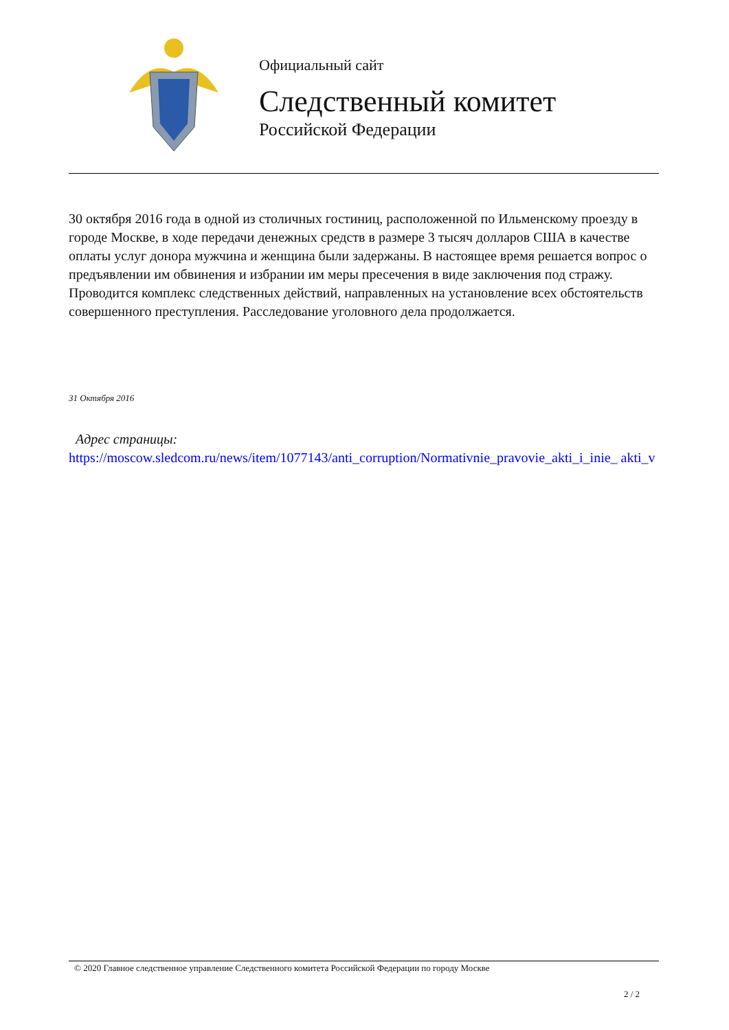Официальный сайт
Следственный комитет
Российской Федерации
30 октября 2016 года в одной из столичных гостиниц, расположенной по Ильменскому проезду в городе Москве, в ходе передачи денежных средств в размере 3 тысяч долларов США в качестве оплаты услуг донора мужчина и женщина были задержаны. В настоящее время решается вопрос о предъявлении им обвинения и избрании им меры пресечения в виде заключения под стражу. Проводится комплекс следственных действий, направленных на установление всех обстоятельств совершенного преступления. Расследование уголовного дела продолжается.
31 Октября 2016
Адрес страницы:
https://moscow.sledcom.ru/news/item/1077143/anti_corruption/Normativnie_pravovie_akti_i_inie_ akti_v
© 2020 Главное следственное управление Следственного комитета Российской Федерации по городу Москве
2 / 2